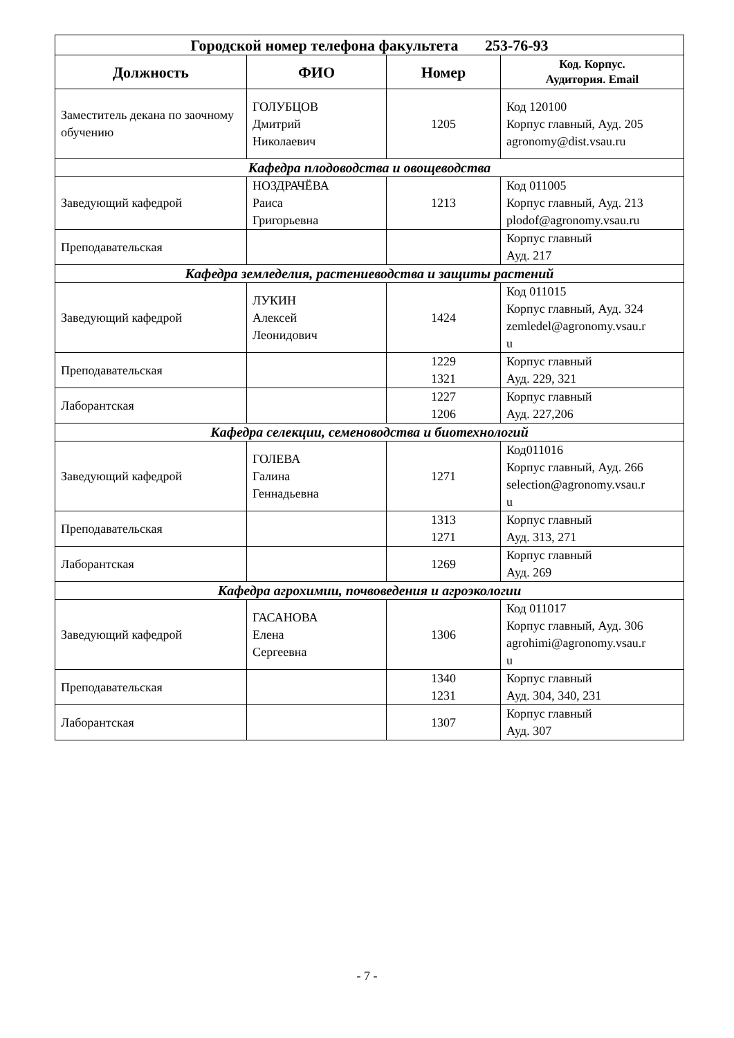| Городской номер телефона факультета 253-76-93 | | | |
| --- | --- | --- | --- |
| Должность | ФИО | Номер | Код. Корпус. Аудитория. Email |
| Заместитель декана по заочному обучению | ГОЛУБЦОВ Дмитрий Николаевич | 1205 | Код 120100 Корпус главный, Ауд. 205 agronomy@dist.vsau.ru |
| Кафедра плодоводства и овощеводства | | | |
| Заведующий кафедрой | НОЗДРАЧЁВА Раиса Григорьевна | 1213 | Код 011005 Корпус главный, Ауд. 213 plodof@agronomy.vsau.ru |
| Преподавательская | | | Корпус главный Ауд. 217 |
| Кафедра земледелия, растениеводства и защиты растений | | | |
| Заведующий кафедрой | ЛУКИН Алексей Леонидович | 1424 | Код 011015 Корпус главный, Ауд. 324 zemledel@agronomy.vsau.r u |
| Преподавательская | | 1229 1321 | Корпус главный Ауд. 229, 321 |
| Лаборантская | | 1227 1206 | Корпус главный Ауд. 227,206 |
| Кафедра селекции, семеноводства и биотехнологий | | | |
| Заведующий кафедрой | ГОЛЕВА Галина Геннадьевна | 1271 | Код011016 Корпус главный, Ауд. 266 selection@agronomy.vsau.r u |
| Преподавательская | | 1313 1271 | Корпус главный Ауд. 313, 271 |
| Лаборантская | | 1269 | Корпус главный Ауд. 269 |
| Кафедра агрохимии, почвоведения и агроэкологии | | | |
| Заведующий кафедрой | ГАСАНОВА Елена Сергеевна | 1306 | Код 011017 Корпус главный, Ауд. 306 agrohimi@agronomy.vsau.r u |
| Преподавательская | | 1340 1231 | Корпус главный Ауд. 304, 340, 231 |
| Лаборантская | | 1307 | Корпус главный Ауд. 307 |
- 7 -